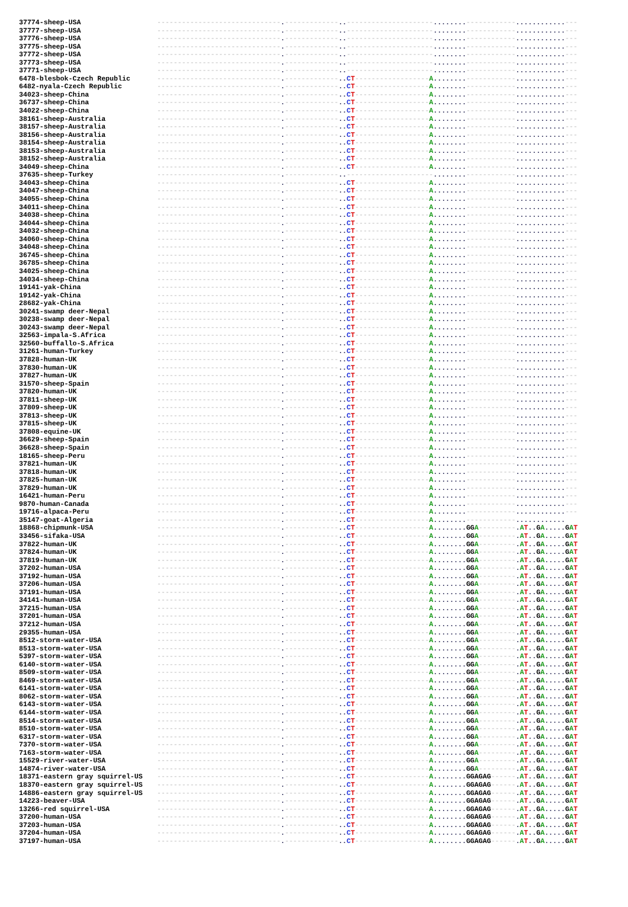| 37774-sheep-USA | ------------------------------ . ------------- .. --------------------- ........ ------------ ............ --- |
| 37777-sheep-USA | ------------------------------ . ------------- .. --------------------- ........ ------------ ............ --- |
| 37776-sheep-USA | ------------------------------ . ------------- .. --------------------- ........ ------------ ............ --- |
| 37775-sheep-USA | ------------------------------ . ------------- .. --------------------- ........ ------------ ............ --- |
| 37772-sheep-USA | ------------------------------ . ------------- .. --------------------- ........ ------------ ............ --- |
| 37773-sheep-USA | ------------------------------ . ------------- .. --------------------- ........ ------------ ............ --- |
| 37771-sheep-USA | ------------------------------ . ------------- .. --------------------- ........ ------------ ............ --- |
| 6478-blesbok-Czech Republic | ------------------------------ . ------------- .. C T ------------------ A ........ ------------ ............ --- |
| 6482-nyala-Czech Republic | ------------------------------ . ------------- .. C T ------------------ A ........ ------------ ............ --- |
| 34023-sheep-China | ------------------------------ . ------------- .. C T ------------------ A ........ ------------ ............ --- |
| 36737-sheep-China | ------------------------------ . ------------- .. C T ------------------ A ........ ------------ ............ --- |
| 34022-sheep-China | ------------------------------ . ------------- .. C T ------------------ A ........ ------------ ............ --- |
| 38161-sheep-Australia | ------------------------------ . ------------- .. C T ------------------ A ........ ------------ ............ --- |
| 38157-sheep-Australia | ------------------------------ . ------------- .. C T ------------------ A ........ ------------ ............ --- |
| 38156-sheep-Australia | ------------------------------ . ------------- .. C T ------------------ A ........ ------------ ............ --- |
| 38154-sheep-Australia | ------------------------------ . ------------- .. C T ------------------ A ........ ------------ ............ --- |
| 38153-sheep-Australia | ------------------------------ . ------------- .. C T ------------------ A ........ ------------ ............ --- |
| 38152-sheep-Australia | ------------------------------ . ------------- .. C T ------------------ A ........ ------------ ............ --- |
| 34049-sheep-China | ------------------------------ . ------------- .. C T ------------------ A ........ ------------ ............ --- |
| 37635-sheep-Turkey | ------------------------------ . ------------- .. --------------------- ........ ------------ ............ --- |
| 34043-sheep-China | ------------------------------ . ------------- .. C T ------------------ A ........ ------------ ............ --- |
| 34047-sheep-China | ------------------------------ . ------------- .. C T ------------------ A ........ ------------ ............ --- |
| 34055-sheep-China | ------------------------------ . ------------- .. C T ------------------ A ........ ------------ ............ --- |
| 34011-sheep-China | ------------------------------ . ------------- .. C T ------------------ A ........ ------------ ............ --- |
| 34038-sheep-China | ------------------------------ . ------------- .. C T ------------------ A ........ ------------ ............ --- |
| 34044-sheep-China | ------------------------------ . ------------- .. C T ------------------ A ........ ------------ ............ --- |
| 34032-sheep-China | ------------------------------ . ------------- .. C T ------------------ A ........ ------------ ............ --- |
| 34060-sheep-China | ------------------------------ . ------------- .. C T ------------------ A ........ ------------ ............ --- |
| 34048-sheep-China | ------------------------------ . ------------- .. C T ------------------ A ........ ------------ ............ --- |
| 36745-sheep-China | ------------------------------ . ------------- .. C T ------------------ A ........ ------------ ............ --- |
| 36785-sheep-China | ------------------------------ . ------------- .. C T ------------------ A ........ ------------ ............ --- |
| 34025-sheep-China | ------------------------------ . ------------- .. C T ------------------ A ........ ------------ ............ --- |
| 34034-sheep-China | ------------------------------ . ------------- .. C T ------------------ A ........ ------------ ............ --- |
| 19141-yak-China | ------------------------------ . ------------- .. C T ------------------ A ........ ------------ ............ --- |
| 19142-yak-China | ------------------------------ . ------------- .. C T ------------------ A ........ ------------ ............ --- |
| 28682-yak-China | ------------------------------ . ------------- .. C T ------------------ A ........ ------------ ............ --- |
| 30241-swamp deer-Nepal | ------------------------------ . ------------- .. C T ------------------ A ........ ------------ ............ --- |
| 30238-swamp deer-Nepal | ------------------------------ . ------------- .. C T ------------------ A ........ ------------ ............ --- |
| 30243-swamp deer-Nepal | ------------------------------ . ------------- .. C T ------------------ A ........ ------------ ............ --- |
| 32563-impala-S.Africa | ------------------------------ . ------------- .. C T ------------------ A ........ ------------ ............ --- |
| 32560-buffallo-S.Africa | ------------------------------ . ------------- .. C T ------------------ A ........ ------------ ............ --- |
| 31261-human-Turkey | ------------------------------ . ------------- .. C T ------------------ A ........ ------------ ............ --- |
| 37828-human-UK | ------------------------------ . ------------- .. C T ------------------ A ........ ------------ ............ --- |
| 37830-human-UK | ------------------------------ . ------------- .. C T ------------------ A ........ ------------ ............ --- |
| 37827-human-UK | ------------------------------ . ------------- .. C T ------------------ A ........ ------------ ............ --- |
| 31570-sheep-Spain | ------------------------------ . ------------- .. C T ------------------ A ........ ------------ ............ --- |
| 37820-human-UK | ------------------------------ . ------------- .. C T ------------------ A ........ ------------ ............ --- |
| 37811-sheep-UK | ------------------------------ . ------------- .. C T ------------------ A ........ ------------ ............ --- |
| 37809-sheep-UK | ------------------------------ . ------------- .. C T ------------------ A ........ ------------ ............ --- |
| 37813-sheep-UK | ------------------------------ . ------------- .. C T ------------------ A ........ ------------ ............ --- |
| 37815-sheep-UK | ------------------------------ . ------------- .. C T ------------------ A ........ ------------ ............ --- |
| 37808-equine-UK | ------------------------------ . ------------- .. C T ------------------ A ........ ------------ ............ --- |
| 36629-sheep-Spain | ------------------------------ . ------------- .. C T ------------------ A ........ ------------ ............ --- |
| 36628-sheep-Spain | ------------------------------ . ------------- .. C T ------------------ A ........ ------------ ............ --- |
| 18165-sheep-Peru | ------------------------------ . ------------- .. C T ------------------ A ........ ------------ ............ --- |
| 37821-human-UK | ------------------------------ . ------------- .. C T ------------------ A ........ ------------ ............ --- |
| 37818-human-UK | ------------------------------ . ------------- .. C T ------------------ A ........ ------------ ............ --- |
| 37825-human-UK | ------------------------------ . ------------- .. C T ------------------ A ........ ------------ ............ --- |
| 37829-human-UK | ------------------------------ . ------------- .. C T ------------------ A ........ ------------ ............ --- |
| 16421-human-Peru | ------------------------------ . ------------- .. C T ------------------ A ........ ------------ ............ --- |
| 9870-human-Canada | ------------------------------ . ------------- .. C T ------------------ A ........ ------------ ............ --- |
| 19716-alpaca-Peru | ------------------------------ . ------------- .. C T ------------------ A ........ ------------ ............ --- |
| 35147-goat-Algeria | ------------------------------ . ------------- .. C T ------------------ A ........ ------------ ............ |
| 18868-chipmunk-USA | ------------------------------ . ------------- .. C T ------------------ A ........ G G A --------- . A T .. G A ..... G A T |
| 33456-sifaka-USA | ------------------------------ . ------------- .. C T ------------------ A ........ G G A --------- . A T .. G A ..... G A T |
| 37822-human-UK | ------------------------------ . ------------- .. C T ------------------ A ........ G G A --------- . A T .. G A ..... G A T |
| 37824-human-UK | ------------------------------ . ------------- .. C T ------------------ A ........ G G A --------- . A T .. G A ..... G A T |
| 37819-human-UK | ------------------------------ . ------------- .. C T ------------------ A ........ G G A --------- . A T .. G A ..... G A T |
| 37202-human-USA | ------------------------------ . ------------- .. C T ------------------ A ........ G G A --------- . A T .. G A ..... G A T |
| 37192-human-USA | ------------------------------ . ------------- .. C T ------------------ A ........ G G A --------- . A T .. G A ..... G A T |
| 37206-human-USA | ------------------------------ . ------------- .. C T ------------------ A ........ G G A --------- . A T .. G A ..... G A T |
| 37191-human-USA | ------------------------------ . ------------- .. C T ------------------ A ........ G G A --------- . A T .. G A ..... G A T |
| 34141-human-USA | ------------------------------ . ------------- .. C T ------------------ A ........ G G A --------- . A T .. G A ..... G A T |
| 37215-human-USA | ------------------------------ . ------------- .. C T ------------------ A ........ G G A --------- . A T .. G A ..... G A T |
| 37201-human-USA | ------------------------------ . ------------- .. C T ------------------ A ........ G G A --------- . A T .. G A ..... G A T |
| 37212-human-USA | ------------------------------ . ------------- .. C T ------------------ A ........ G G A --------- . A T .. G A ..... G A T |
| 29355-human-USA | ------------------------------ . ------------- .. C T ------------------ A ........ G G A --------- . A T .. G A ..... G A T |
| 8512-storm-water-USA | ------------------------------ . ------------- .. C T ------------------ A ........ G G A --------- . A T .. G A ..... G A T |
| 8513-storm-water-USA | ------------------------------ . ------------- .. C T ------------------ A ........ G G A --------- . A T .. G A ..... G A T |
| 5397-storm-water-USA | ------------------------------ . ------------- .. C T ------------------ A ........ G G A --------- . A T .. G A ..... G A T |
| 6140-storm-water-USA | ------------------------------ . ------------- .. C T ------------------ A ........ G G A --------- . A T .. G A ..... G A T |
| 8509-storm-water-USA | ------------------------------ . ------------- .. C T ------------------ A ........ G G A --------- . A T .. G A ..... G A T |
| 8469-storm-water-USA | ------------------------------ . ------------- .. C T ------------------ A ........ G G A --------- . A T .. G A ..... G A T |
| 6141-storm-water-USA | ------------------------------ . ------------- .. C T ------------------ A ........ G G A --------- . A T .. G A ..... G A T |
| 8062-storm-water-USA | ------------------------------ . ------------- .. C T ------------------ A ........ G G A --------- . A T .. G A ..... G A T |
| 6143-storm-water-USA | ------------------------------ . ------------- .. C T ------------------ A ........ G G A --------- . A T .. G A ..... G A T |
| 6144-storm-water-USA | ------------------------------ . ------------- .. C T ------------------ A ........ G G A --------- . A T .. G A ..... G A T |
| 8514-storm-water-USA | ------------------------------ . ------------- .. C T ------------------ A ........ G G A --------- . A T .. G A ..... G A T |
| 8510-storm-water-USA | ------------------------------ . ------------- .. C T ------------------ A ........ G G A --------- . A T .. G A ..... G A T |
| 6317-storm-water-USA | ------------------------------ . ------------- .. C T ------------------ A ........ G G A --------- . A T .. G A ..... G A T |
| 7370-storm-water-USA | ------------------------------ . ------------- .. C T ------------------ A ........ G G A --------- . A T .. G A ..... G A T |
| 7163-storm-water-USA | ------------------------------ . ------------- .. C T ------------------ A ........ G G A --------- . A T .. G A ..... G A T |
| 15529-river-water-USA | ------------------------------ . ------------- .. C T ------------------ A ........ G G A --------- . A T .. G A ..... G A T |
| 14874-river-water-USA | ------------------------------ . ------------- .. C T ------------------ A ........ G G A --------- . A T .. G A ..... G A T |
| 18371-eastern gray squirrel-US | ------------------------------ . ------------- .. C T ------------------ A ........ GGAGAG ------ . A T .. G A ..... G A T |
| 18370-eastern gray squirrel-US | ------------------------------ . ------------- .. C T ------------------ A ........ GGAGAG ------ . A T .. G A ..... G A T |
| 14886-eastern gray squirrel-US | ------------------------------ . ------------- .. C T ------------------ A ........ GGAGAG ------ . A T .. G A ..... G A T |
| 14223-beaver-USA | ------------------------------ . ------------- .. C T ------------------ A ........ GGAGAG ------ . A T .. G A ..... G A T |
| 13266-red squirrel-USA | ------------------------------ . ------------- .. C T ------------------ A ........ GGAGAG ------ . A T .. G A ..... G A T |
| 37200-human-USA | ------------------------------ . ------------- .. C T ------------------ A ........ GGAGAG ------ . A T .. G A ..... G A T |
| 37203-human-USA | ------------------------------ . ------------- .. C T ------------------ A ........ GGAGAG ------ . A T .. G A ..... G A T |
| 37204-human-USA | ------------------------------ . ------------- .. C T ------------------ A ........ GGAGAG ------ . A T .. G A ..... G A T |
| 37197-human-USA | ------------------------------ . ------------- .. C T ------------------ A ........ GGAGAG ------ . A T .. G A ..... G A T |